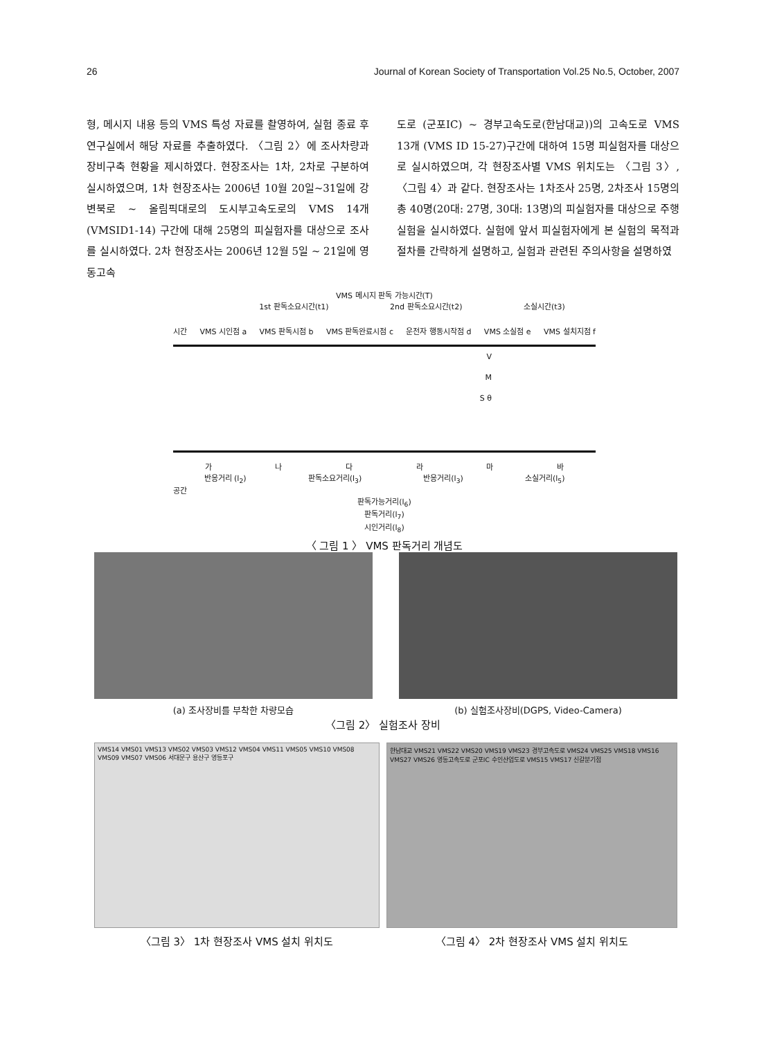26 Journal of Korean Society of Transportation Vol.25 No.5, October, 2007
형, 메시지 내용 등의 VMS 특성 자료를 촬영하여, 실험 종료 후 연구실에서 해당 자료를 추출하였다. 〈그림 2〉에 조사차량과 장비구축 현황을 제시하였다. 현장조사는 1차, 2차로 구분하여 실시하였으며, 1차 현장조사는 2006년 10월 20일~31일에 강변북로 ~ 올림픽대로의 도시부고속도로의 VMS 14개 (VMSID1-14) 구간에 대해 25명의 피실험자를 대상으로 조사를 실시하였다. 2차 현장조사는 2006년 12월 5일 ~ 21일에 영동고속
도로 (군포IC) ~ 경부고속도로(한남대교))의 고속도로 VMS 13개 (VMS ID 15-27)구간에 대하여 15명 피실험자를 대상으로 실시하였으며, 각 현장조사별 VMS 위치도는 〈그림 3〉, 〈그림 4〉과 같다. 현장조사는 1차조사 25명, 2차조사 15명의 총 40명(20대: 27명, 30대: 13명)의 피실험자를 대상으로 주행실험을 실시하였다. 실험에 앞서 피실험자에게 본 실험의 목적과 절차를 간략하게 설명하고, 실험과 관련된 주의사항을 설명하였
VMS 메시지 판독 가능시간(T)
1st 판독소요시간(t1) 2nd 판독소요시간(t2) 소실시간(t3)
시간 VMS 시인점 a VMS 판독시점 b VMS 판독완료시점 c 운전자 행동시작점 d VMS 소실점 e VMS 설치지점 f
V
M
S θ
가 나 다 라 마 바
반응거리 (l<sub>2</sub>) 판독소요거리(l<sub>3</sub>) 반응거리(l<sub>3</sub>) 소실거리(l<sub>5</sub>)
공간
판독가능거리(l<sub>6</sub>)
판독거리(l<sub>7</sub>)
시인거리(l<sub>8</sub>)
〈 그림 1 〉 VMS 판독거리 개념도
(a) 조사장비를 부착한 차량모습 (b) 실험조사장비(DGPS, Video-Camera)
〈그림 2〉 실험조사 장비
VMS14 VMS01 VMS13 VMS02 VMS03 VMS12 VMS04 VMS11 VMS05 VMS10 VMS08 VMS09 VMS07 VMS06 서대문구 용산구 영등포구
〈그림 3〉 1차 현장조사 VMS 설치 위치도
한남대교 VMS21 VMS22 VMS20 VMS19 VMS23 경부고속도로 VMS24 VMS25 VMS18 VMS16 VMS27 VMS26 영동고속도로 군포IC 수인산업도로 VMS15 VMS17 신갈분기점
〈그림 4〉 2차 현장조사 VMS 설치 위치도